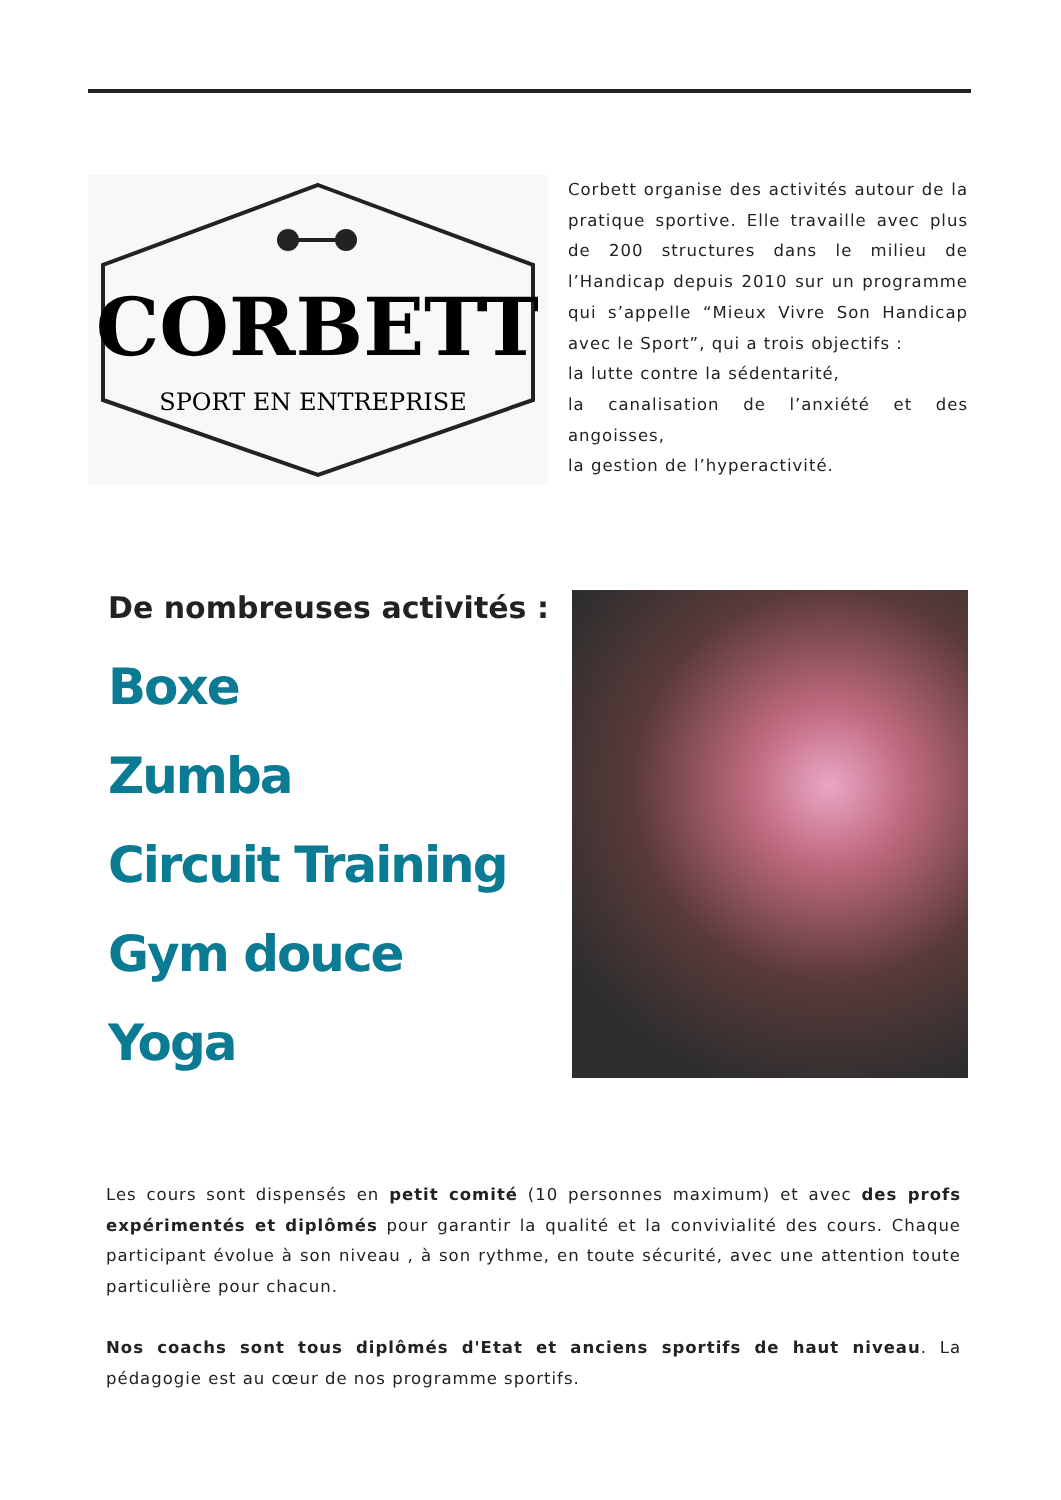CORBETT
SPORT EN ENTREPRISE
Corbett organise des activités autour de la pratique sportive. Elle travaille avec plus de 200 structures dans le milieu de l’Handicap depuis 2010 sur un programme qui s’appelle “Mieux Vivre Son Handicap avec le Sport”, qui a trois objectifs :
la lutte contre la sédentarité,
la canalisation de l’anxiété et des angoisses,
la gestion de l’hyperactivité.
De nombreuses activités :
Boxe
Zumba
Circuit Training
Gym douce
Yoga
Les cours sont dispensés en petit comité (10 personnes maximum) et avec des profs expérimentés et diplômés pour garantir la qualité et la convivialité des cours. Chaque participant évolue à son niveau , à son rythme, en toute sécurité, avec une attention toute particulière pour chacun.
Nos coachs sont tous diplômés d'Etat et anciens sportifs de haut niveau. La pédagogie est au cœur de nos programme sportifs.